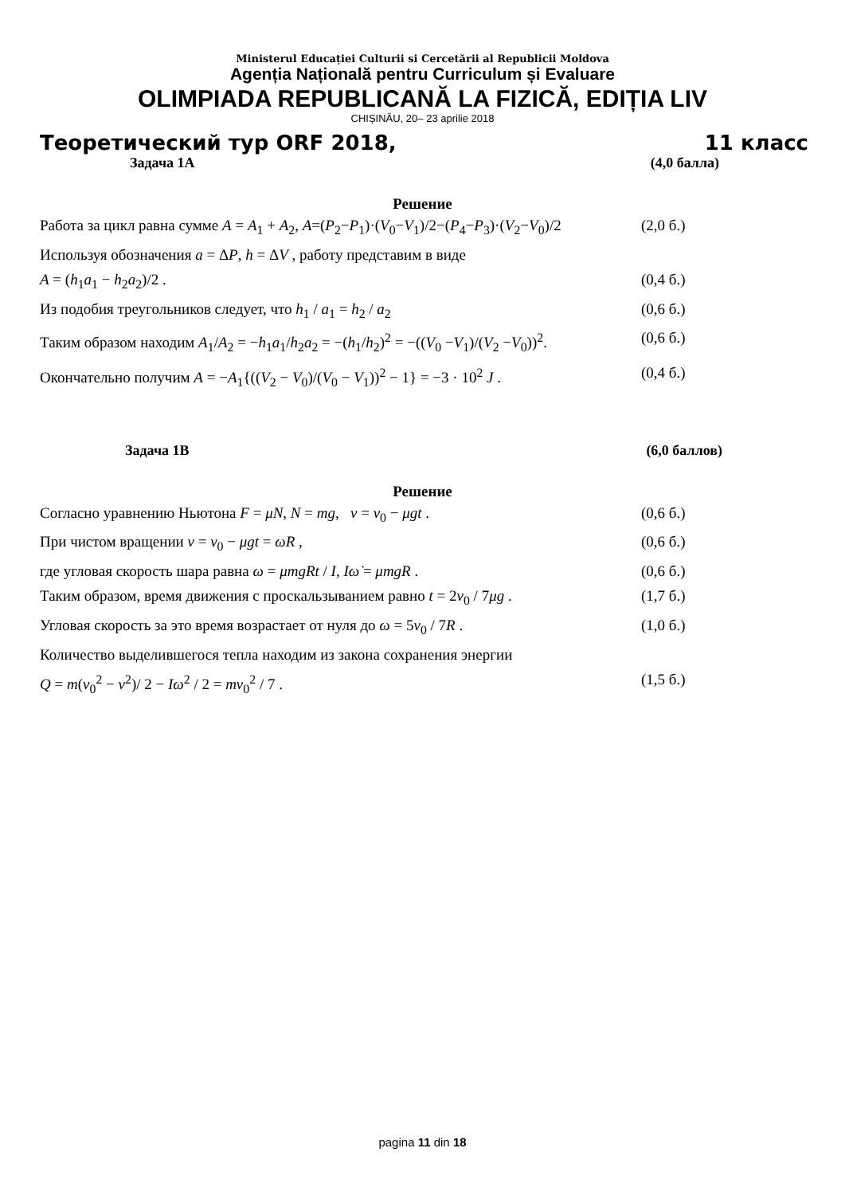Ministerul Educației Culturii si Cercetării al Republicii Moldova
Agenția Națională pentru Curriculum și Evaluare
OLIMPIADA REPUBLICANĂ LA FIZICĂ, EDIȚIA LIV
CHIȘINĂU, 20– 23 aprilie 2018
Теоретический тур ORF 2018, 11 класс
Задача 1A (4,0 балла)
Решение
Работа за цикл равна сумме A = A<sub>1</sub> + A<sub>2</sub>, A=(P<sub>2</sub>−P<sub>1</sub>)·(V<sub>0</sub>−V<sub>1</sub>)/2−(P<sub>4</sub>−P<sub>3</sub>)·(V<sub>2</sub>−V<sub>0</sub>)/2 (2,0 б.)
Используя обозначения a = ΔP, h = ΔV , работу представим в виде
A = (h<sub>1</sub>a<sub>1</sub> − h<sub>2</sub>a<sub>2</sub>)/2 . (0,4 б.)
Из подобия треугольников следует, что h<sub>1</sub> / a<sub>1</sub> = h<sub>2</sub> / a<sub>2</sub> (0,6 б.)
Таким образом находим A<sub>1</sub>/A<sub>2</sub> = −h<sub>1</sub>a<sub>1</sub>/h<sub>2</sub>a<sub>2</sub> = −(h<sub>1</sub>/h<sub>2</sub>)<sup>2</sup> = −((V<sub>0</sub> −V<sub>1</sub>)/(V<sub>2</sub> −V<sub>0</sub>))<sup>2</sup>. (0,6 б.)
Окончательно получим A = −A<sub>1</sub>{((V<sub>2</sub> − V<sub>0</sub>)/(V<sub>0</sub> − V<sub>1</sub>))<sup>2</sup> − 1} = −3 · 10<sup>2</sup> J . (0,4 б.)
Задача 1B (6,0 баллов)
Решение
Согласно уравнению Ньютона F = μN, N = mg, v = v<sub>0</sub> − μgt . (0,6 б.)
При чистом вращении v = v<sub>0</sub> − μgt = ωR , (0,6 б.)
где угловая скорость шара равна ω = μmgRt / I, Iω̇ = μmgR . (0,6 б.)
Таким образом, время движения с проскальзыванием равно t = 2v<sub>0</sub> / 7μg . (1,7 б.)
Угловая скорость за это время возрастает от нуля до ω = 5v<sub>0</sub> / 7R . (1,0 б.)
Количество выделившегося тепла находим из закона сохранения энергии
Q = m(v<sub>0</sub><sup>2</sup> − v<sup>2</sup>)/ 2 − Iω<sup>2</sup> / 2 = mv<sub>0</sub><sup>2</sup> / 7 . (1,5 б.)
pagina 11 din 18